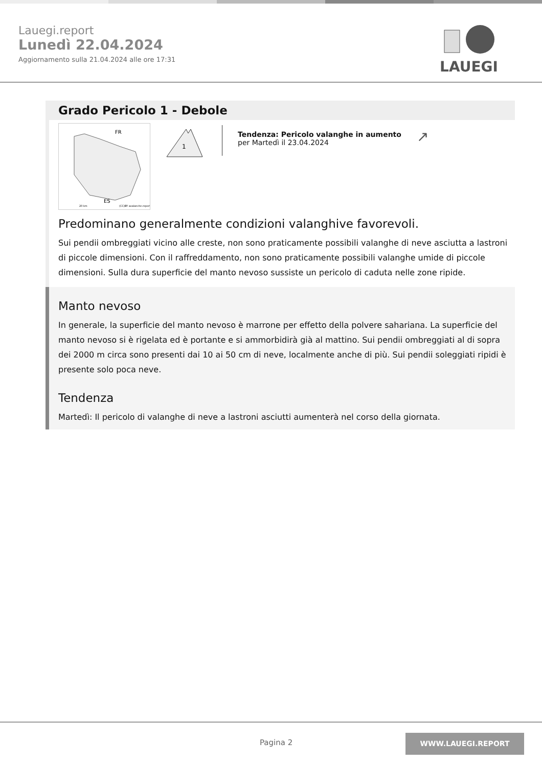Lauegi.report
Lunedì 22.04.2024
Aggiornamento sulla 21.04.2024 alle ore 17:31
LAUEGI
Grado Pericolo 1 - Debole
FR
ES
20 km
(CC)BY avalanche.report
1
Tendenza: Pericolo valanghe in aumento
per Martedì il 23.04.2024
↗
Predominano generalmente condizioni valanghive favorevoli.
Sui pendii ombreggiati vicino alle creste, non sono praticamente possibili valanghe di neve asciutta a lastroni di piccole dimensioni. Con il raffreddamento, non sono praticamente possibili valanghe umide di piccole dimensioni. Sulla dura superficie del manto nevoso sussiste un pericolo di caduta nelle zone ripide.
Manto nevoso
In generale, la superficie del manto nevoso è marrone per effetto della polvere sahariana. La superficie del manto nevoso si è rigelata ed è portante e si ammorbidirà già al mattino. Sui pendii ombreggiati al di sopra dei 2000 m circa sono presenti dai 10 ai 50 cm di neve, localmente anche di più. Sui pendii soleggiati ripidi è presente solo poca neve.
Tendenza
Martedì: Il pericolo di valanghe di neve a lastroni asciutti aumenterà nel corso della giornata.
Pagina 2
WWW.LAUEGI.REPORT